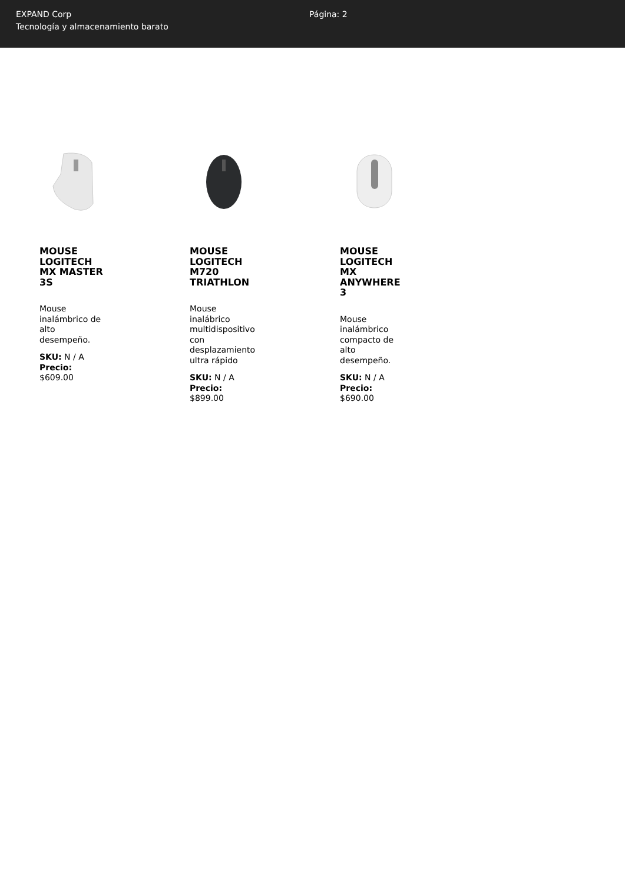EXPAND Corp
Tecnología y almacenamiento barato
Página: 2
MOUSE LOGITECH MX MASTER 3S
Mouse inalámbrico de alto desempeño.
SKU: N / A
Precio:
$609.00
MOUSE LOGITECH M720 TRIATHLON
Mouse inalábrico multidispositivo con desplazamiento ultra rápido
SKU: N / A
Precio:
$899.00
MOUSE LOGITECH MX ANYWHERE 3
Mouse inalámbrico compacto de alto desempeño.
SKU: N / A
Precio:
$690.00